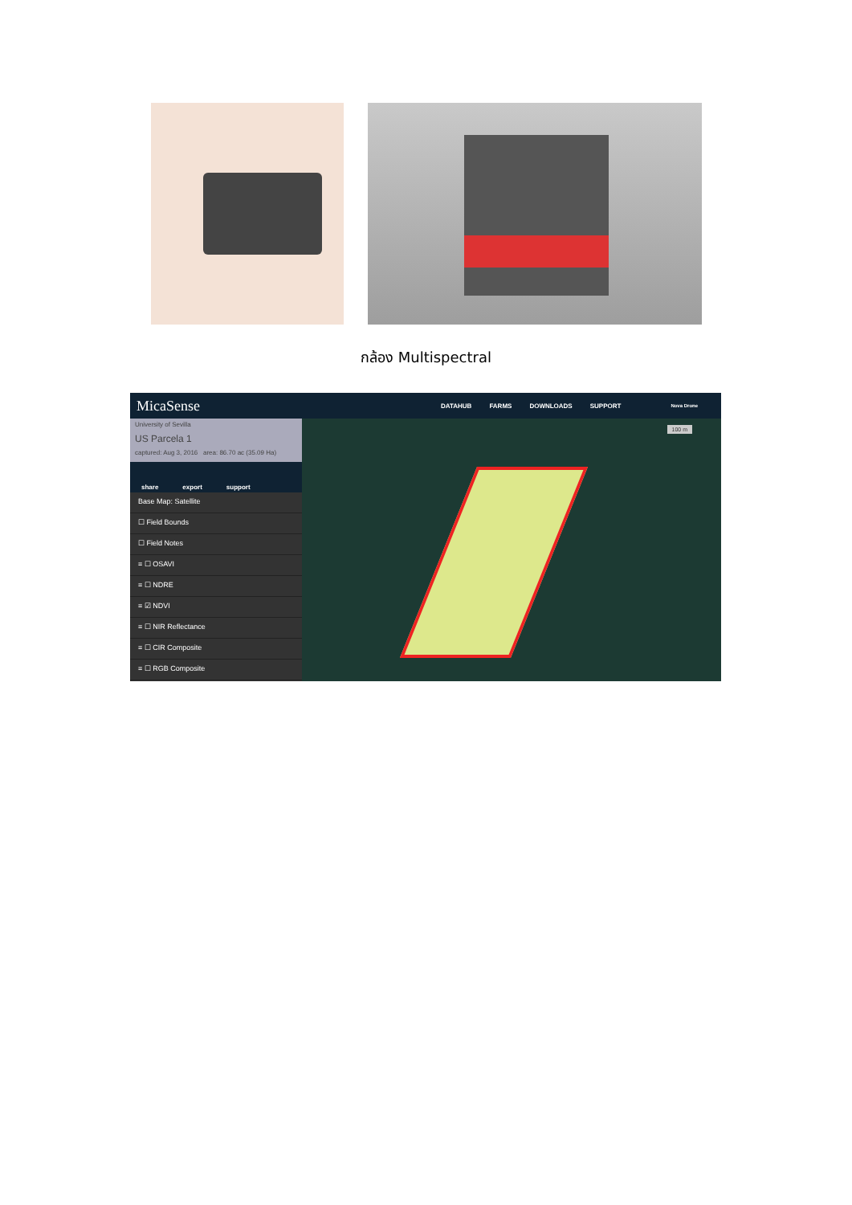กล้อง Multispectral
MicaSense
DATAHUB FARMS DOWNLOADS SUPPORT Nova Drone
University of Sevilla
US Parcela 1
captured: Aug 3, 2016 area: 86.70 ac (35.09 Ha)
share export support
Base Map: Satellite
☐ Field Bounds
☐ Field Notes
≡ ☐ OSAVI
≡ ☐ NDRE
≡ ☑ NDVI
≡ ☐ NIR Reflectance
≡ ☐ CIR Composite
≡ ☐ RGB Composite
100 m